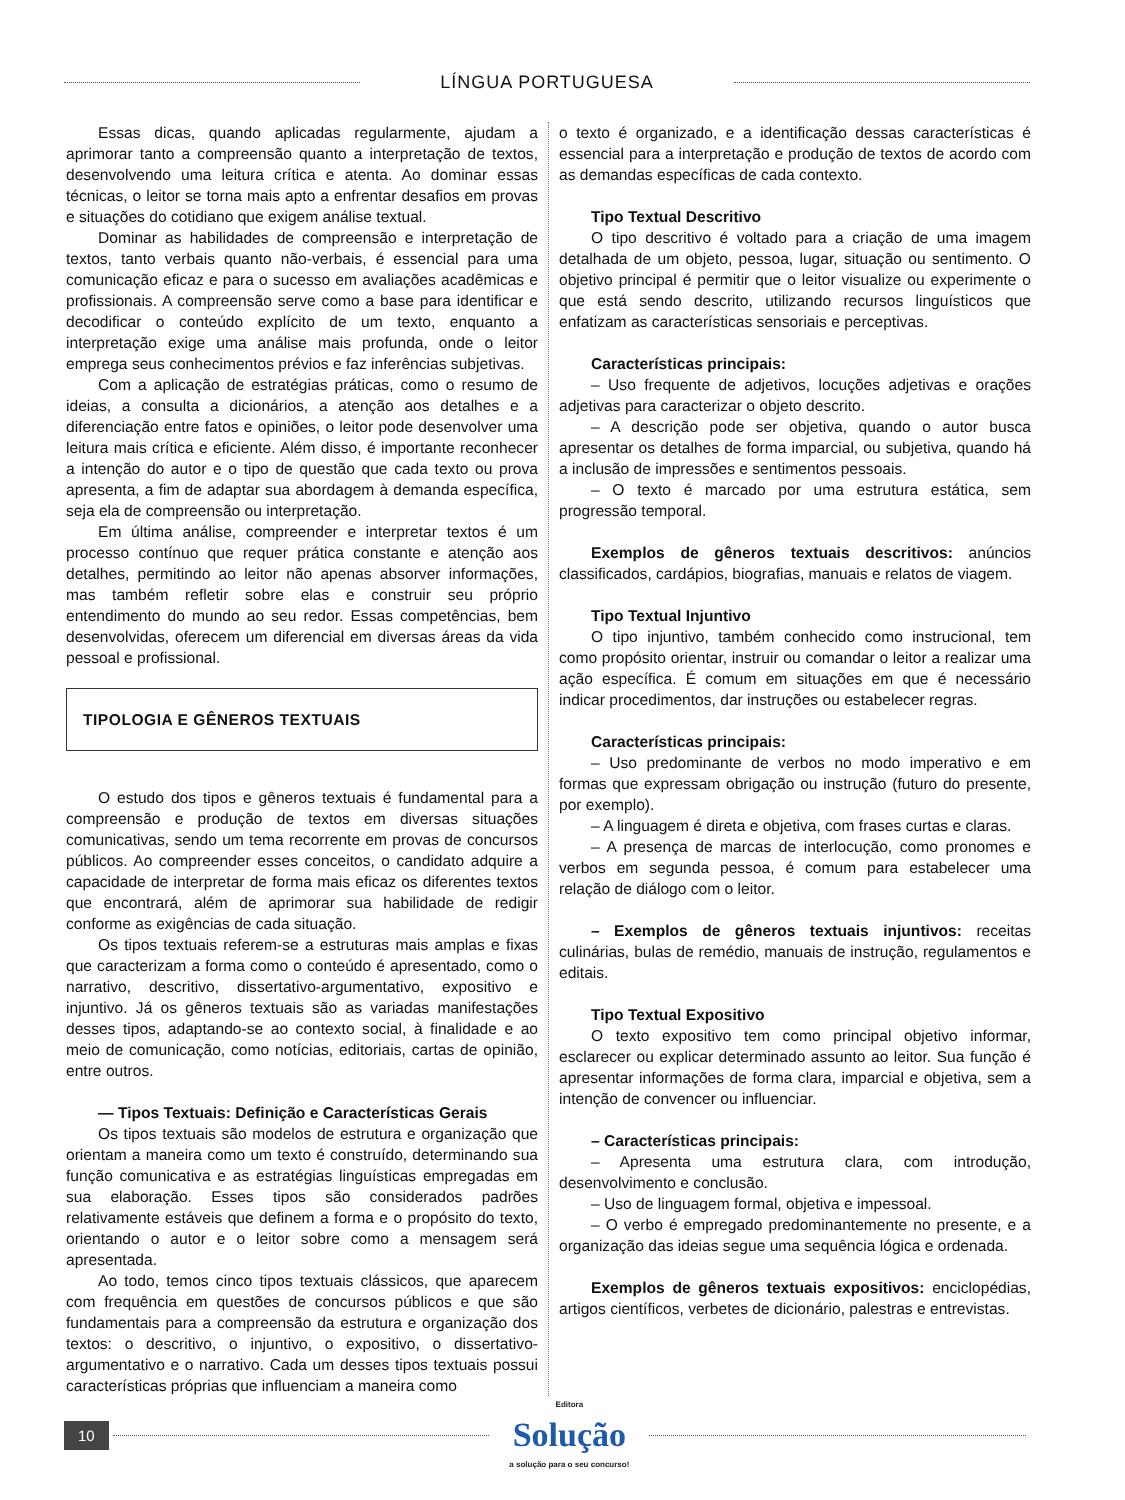LÍNGUA PORTUGUESA
Essas dicas, quando aplicadas regularmente, ajudam a aprimorar tanto a compreensão quanto a interpretação de textos, desenvolvendo uma leitura crítica e atenta. Ao dominar essas técnicas, o leitor se torna mais apto a enfrentar desafios em provas e situações do cotidiano que exigem análise textual.
Dominar as habilidades de compreensão e interpretação de textos, tanto verbais quanto não-verbais, é essencial para uma comunicação eficaz e para o sucesso em avaliações acadêmicas e profissionais. A compreensão serve como a base para identificar e decodificar o conteúdo explícito de um texto, enquanto a interpretação exige uma análise mais profunda, onde o leitor emprega seus conhecimentos prévios e faz inferências subjetivas.
Com a aplicação de estratégias práticas, como o resumo de ideias, a consulta a dicionários, a atenção aos detalhes e a diferenciação entre fatos e opiniões, o leitor pode desenvolver uma leitura mais crítica e eficiente. Além disso, é importante reconhecer a intenção do autor e o tipo de questão que cada texto ou prova apresenta, a fim de adaptar sua abordagem à demanda específica, seja ela de compreensão ou interpretação.
Em última análise, compreender e interpretar textos é um processo contínuo que requer prática constante e atenção aos detalhes, permitindo ao leitor não apenas absorver informações, mas também refletir sobre elas e construir seu próprio entendimento do mundo ao seu redor. Essas competências, bem desenvolvidas, oferecem um diferencial em diversas áreas da vida pessoal e profissional.
TIPOLOGIA E GÊNEROS TEXTUAIS
O estudo dos tipos e gêneros textuais é fundamental para a compreensão e produção de textos em diversas situações comunicativas, sendo um tema recorrente em provas de concursos públicos. Ao compreender esses conceitos, o candidato adquire a capacidade de interpretar de forma mais eficaz os diferentes textos que encontrará, além de aprimorar sua habilidade de redigir conforme as exigências de cada situação.
Os tipos textuais referem-se a estruturas mais amplas e fixas que caracterizam a forma como o conteúdo é apresentado, como o narrativo, descritivo, dissertativo-argumentativo, expositivo e injuntivo. Já os gêneros textuais são as variadas manifestações desses tipos, adaptando-se ao contexto social, à finalidade e ao meio de comunicação, como notícias, editoriais, cartas de opinião, entre outros.
— Tipos Textuais: Definição e Características Gerais
Os tipos textuais são modelos de estrutura e organização que orientam a maneira como um texto é construído, determinando sua função comunicativa e as estratégias linguísticas empregadas em sua elaboração. Esses tipos são considerados padrões relativamente estáveis que definem a forma e o propósito do texto, orientando o autor e o leitor sobre como a mensagem será apresentada.
Ao todo, temos cinco tipos textuais clássicos, que aparecem com frequência em questões de concursos públicos e que são fundamentais para a compreensão da estrutura e organização dos textos: o descritivo, o injuntivo, o expositivo, o dissertativo-argumentativo e o narrativo. Cada um desses tipos textuais possui características próprias que influenciam a maneira como
o texto é organizado, e a identificação dessas características é essencial para a interpretação e produção de textos de acordo com as demandas específicas de cada contexto.
Tipo Textual Descritivo
O tipo descritivo é voltado para a criação de uma imagem detalhada de um objeto, pessoa, lugar, situação ou sentimento. O objetivo principal é permitir que o leitor visualize ou experimente o que está sendo descrito, utilizando recursos linguísticos que enfatizam as características sensoriais e perceptivas.
Características principais:
– Uso frequente de adjetivos, locuções adjetivas e orações adjetivas para caracterizar o objeto descrito.
– A descrição pode ser objetiva, quando o autor busca apresentar os detalhes de forma imparcial, ou subjetiva, quando há a inclusão de impressões e sentimentos pessoais.
– O texto é marcado por uma estrutura estática, sem progressão temporal.
Exemplos de gêneros textuais descritivos: anúncios classificados, cardápios, biografias, manuais e relatos de viagem.
Tipo Textual Injuntivo
O tipo injuntivo, também conhecido como instrucional, tem como propósito orientar, instruir ou comandar o leitor a realizar uma ação específica. É comum em situações em que é necessário indicar procedimentos, dar instruções ou estabelecer regras.
Características principais:
– Uso predominante de verbos no modo imperativo e em formas que expressam obrigação ou instrução (futuro do presente, por exemplo).
– A linguagem é direta e objetiva, com frases curtas e claras.
– A presença de marcas de interlocução, como pronomes e verbos em segunda pessoa, é comum para estabelecer uma relação de diálogo com o leitor.
– Exemplos de gêneros textuais injuntivos: receitas culinárias, bulas de remédio, manuais de instrução, regulamentos e editais.
Tipo Textual Expositivo
O texto expositivo tem como principal objetivo informar, esclarecer ou explicar determinado assunto ao leitor. Sua função é apresentar informações de forma clara, imparcial e objetiva, sem a intenção de convencer ou influenciar.
– Características principais:
– Apresenta uma estrutura clara, com introdução, desenvolvimento e conclusão.
– Uso de linguagem formal, objetiva e impessoal.
– O verbo é empregado predominantemente no presente, e a organização das ideias segue uma sequência lógica e ordenada.
Exemplos de gêneros textuais expositivos: enciclopédias, artigos científicos, verbetes de dicionário, palestras e entrevistas.
10
Editora
Solução
a solução para o seu concurso!